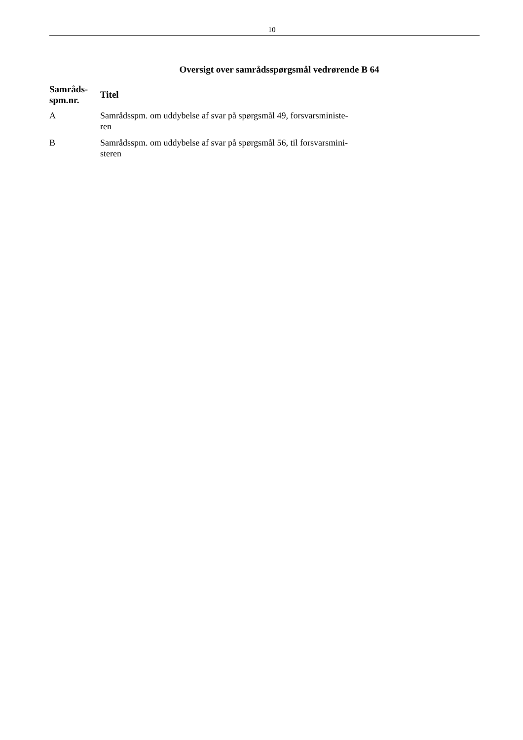10
Oversigt over samrådsspørgsmål vedrørende B 64
| Samråds- spm.nr. | Titel |
| --- | --- |
| A | Samrådsspm. om uddybelse af svar på spørgsmål 49, forsvarsministe- ren |
| B | Samrådsspm. om uddybelse af svar på spørgsmål 56, til forsvarsmini- steren |